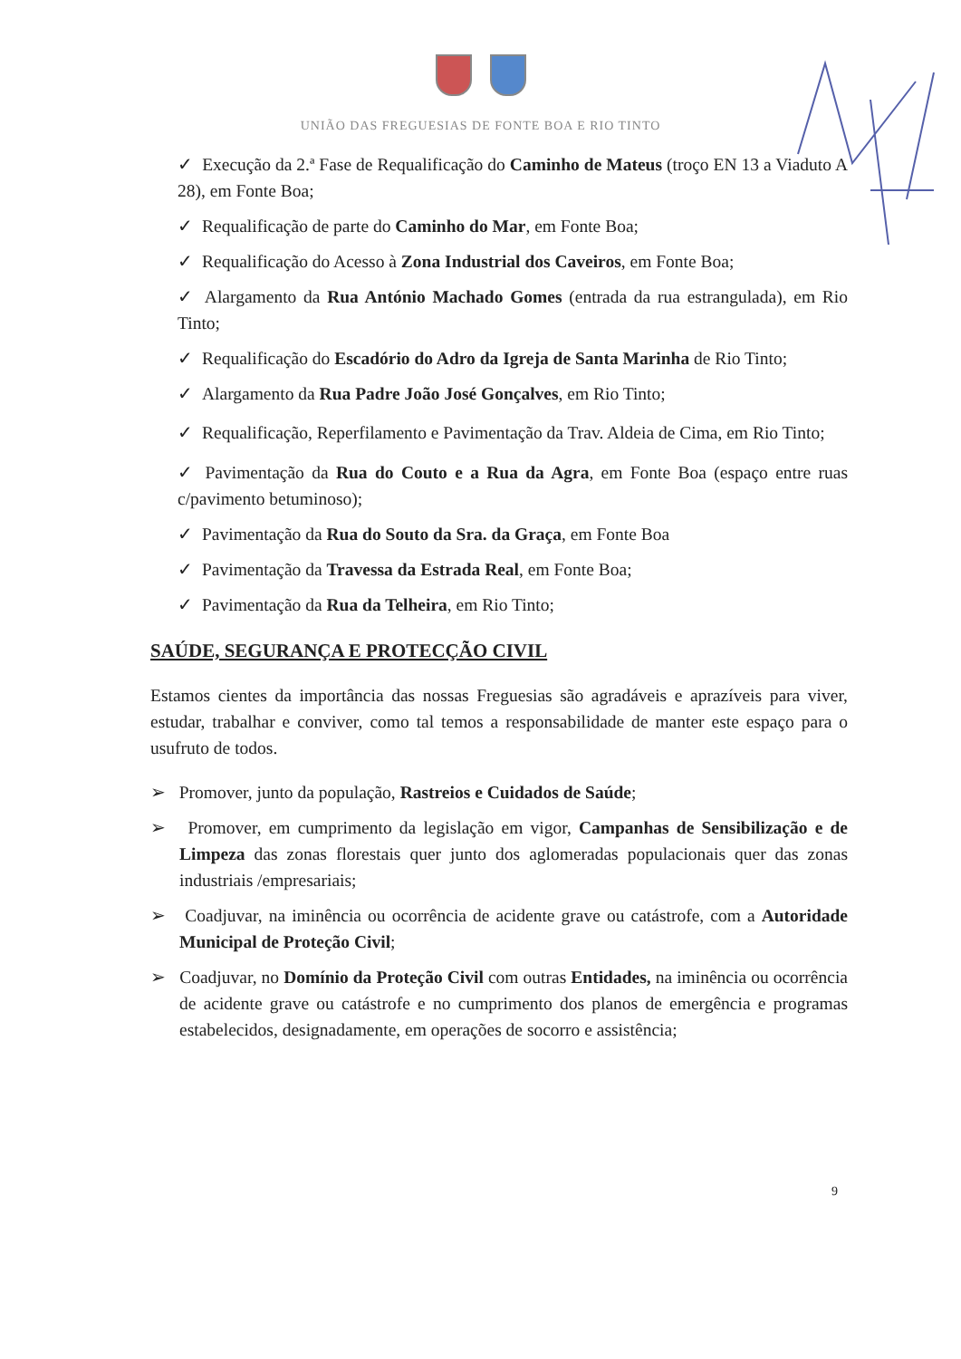UNIÃO DAS FREGUESIAS DE FONTE BOA E RIO TINTO
✓ Execução da 2.ª Fase de Requalificação do Caminho de Mateus (troço EN 13 a Viaduto A 28), em Fonte Boa;
✓ Requalificação de parte do Caminho do Mar, em Fonte Boa;
✓ Requalificação do Acesso à Zona Industrial dos Caveiros, em Fonte Boa;
✓ Alargamento da Rua António Machado Gomes (entrada da rua estrangulada), em Rio Tinto;
✓ Requalificação do Escadório do Adro da Igreja de Santa Marinha de Rio Tinto;
✓ Alargamento da Rua Padre João José Gonçalves, em Rio Tinto;
✓ Requalificação, Reperfilamento e Pavimentação da Trav. Aldeia de Cima, em Rio Tinto;
✓ Pavimentação da Rua do Couto e a Rua da Agra, em Fonte Boa (espaço entre ruas c/pavimento betuminoso);
✓ Pavimentação da Rua do Souto da Sra. da Graça, em Fonte Boa
✓ Pavimentação da Travessa da Estrada Real, em Fonte Boa;
✓ Pavimentação da Rua da Telheira, em Rio Tinto;
SAÚDE, SEGURANÇA E PROTECÇÃO CIVIL
Estamos cientes da importância das nossas Freguesias são agradáveis e aprazíveis para viver, estudar, trabalhar e conviver, como tal temos a responsabilidade de manter este espaço para o usufruto de todos.
➢ Promover, junto da população, Rastreios e Cuidados de Saúde;
➢ Promover, em cumprimento da legislação em vigor, Campanhas de Sensibilização e de Limpeza das zonas florestais quer junto dos aglomeradas populacionais quer das zonas industriais /empresariais;
➢ Coadjuvar, na iminência ou ocorrência de acidente grave ou catástrofe, com a Autoridade Municipal de Proteção Civil;
➢ Coadjuvar, no Domínio da Proteção Civil com outras Entidades, na iminência ou ocorrência de acidente grave ou catástrofe e no cumprimento dos planos de emergência e programas estabelecidos, designadamente, em operações de socorro e assistência;
9